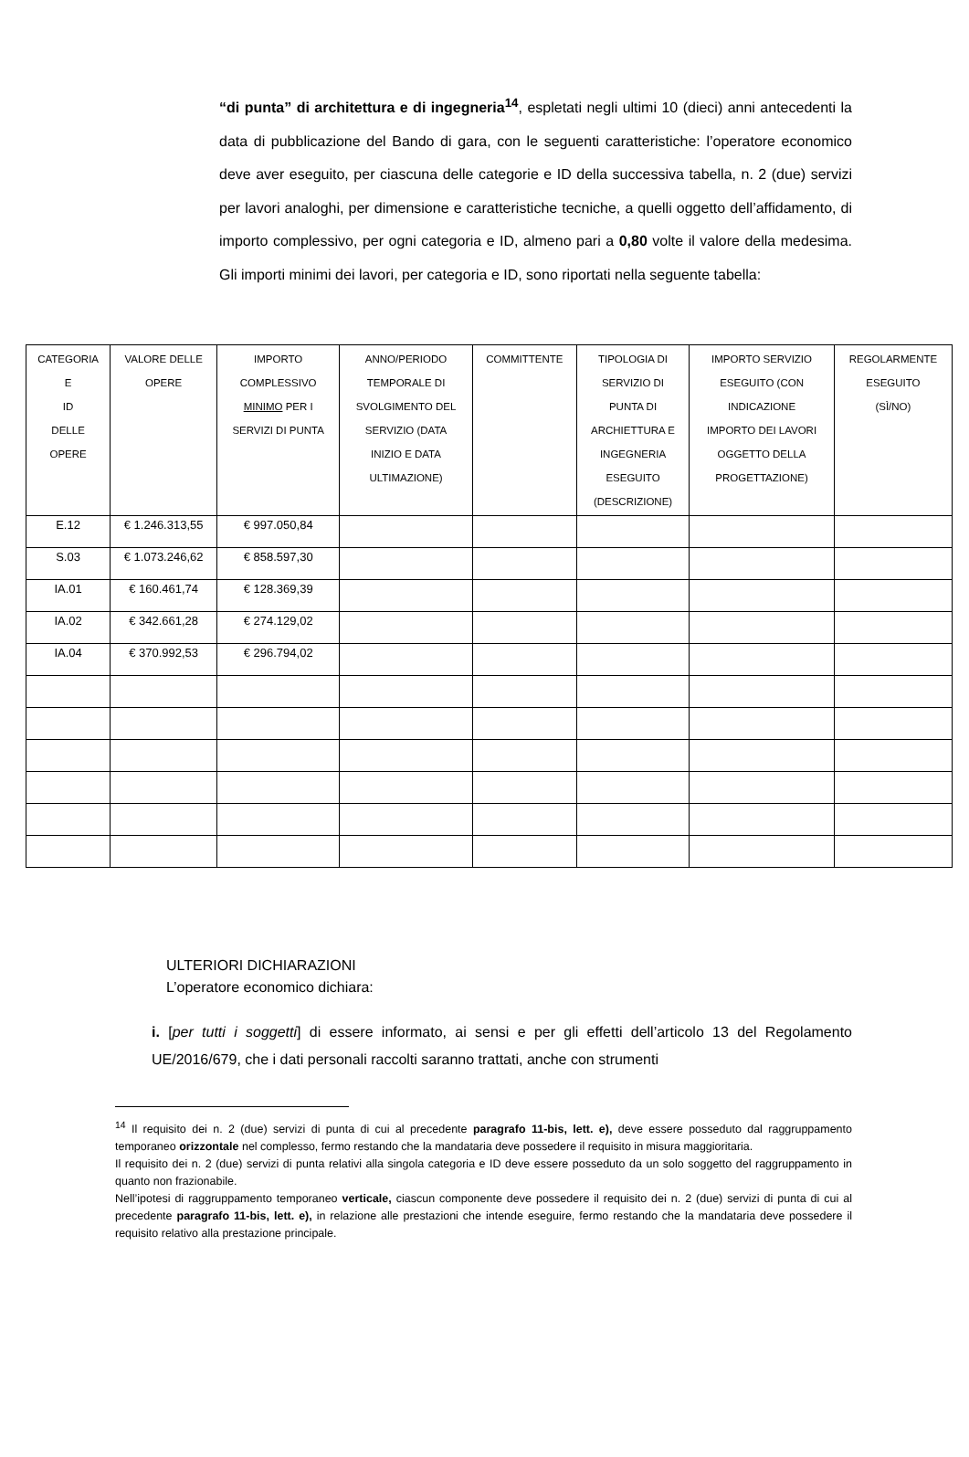“di punta” di architettura e di ingegneria<sup>14</sup>, espletati negli ultimi 10 (dieci) anni antecedenti la data di pubblicazione del Bando di gara, con le seguenti caratteristiche: l’operatore economico deve aver eseguito, per ciascuna delle categorie e ID della successiva tabella, n. 2 (due) servizi per lavori analoghi, per dimensione e caratteristiche tecniche, a quelli oggetto dell’affidamento, di importo complessivo, per ogni categoria e ID, almeno pari a 0,80 volte il valore della medesima. Gli importi minimi dei lavori, per categoria e ID, sono riportati nella seguente tabella:
| CATEGORIA E ID DELLE OPERE | VALORE DELLE OPERE | IMPORTO COMPLESSIVO MINIMO PER I SERVIZI DI PUNTA | ANNO/PERIODO TEMPORALE DI SVOLGIMENTO DEL SERVIZIO (DATA INIZIO E DATA ULTIMAZIONE) | COMMITTENTE | TIPOLOGIA DI SERVIZIO DI PUNTA DI ARCHIETTURA E INGEGNERIA ESEGUITO (DESCRIZIONE) | IMPORTO SERVIZIO ESEGUITO (CON INDICAZIONE IMPORTO DEI LAVORI OGGETTO DELLA PROGETTAZIONE) | REGOLARMENTE ESEGUITO (SÌ/NO) |
| --- | --- | --- | --- | --- | --- | --- | --- |
| E.12 | € 1.246.313,55 | € 997.050,84 | | | | | |
| S.03 | € 1.073.246,62 | € 858.597,30 | | | | | |
| IA.01 | € 160.461,74 | € 128.369,39 | | | | | |
| IA.02 | € 342.661,28 | € 274.129,02 | | | | | |
| IA.04 | € 370.992,53 | € 296.794,02 | | | | | |
ULTERIORI DICHIARAZIONI
L’operatore economico dichiara:
i. [per tutti i soggetti] di essere informato, ai sensi e per gli effetti dell’articolo 13 del Regolamento UE/2016/679, che i dati personali raccolti saranno trattati, anche con strumenti
<sup>14</sup> Il requisito dei n. 2 (due) servizi di punta di cui al precedente paragrafo 11-bis, lett. e), deve essere posseduto dal raggruppamento temporaneo orizzontale nel complesso, fermo restando che la mandataria deve possedere il requisito in misura maggioritaria.
Il requisito dei n. 2 (due) servizi di punta relativi alla singola categoria e ID deve essere posseduto da un solo soggetto del raggruppamento in quanto non frazionabile.
Nell’ipotesi di raggruppamento temporaneo verticale, ciascun componente deve possedere il requisito dei n. 2 (due) servizi di punta di cui al precedente paragrafo 11-bis, lett. e), in relazione alle prestazioni che intende eseguire, fermo restando che la mandataria deve possedere il requisito relativo alla prestazione principale.